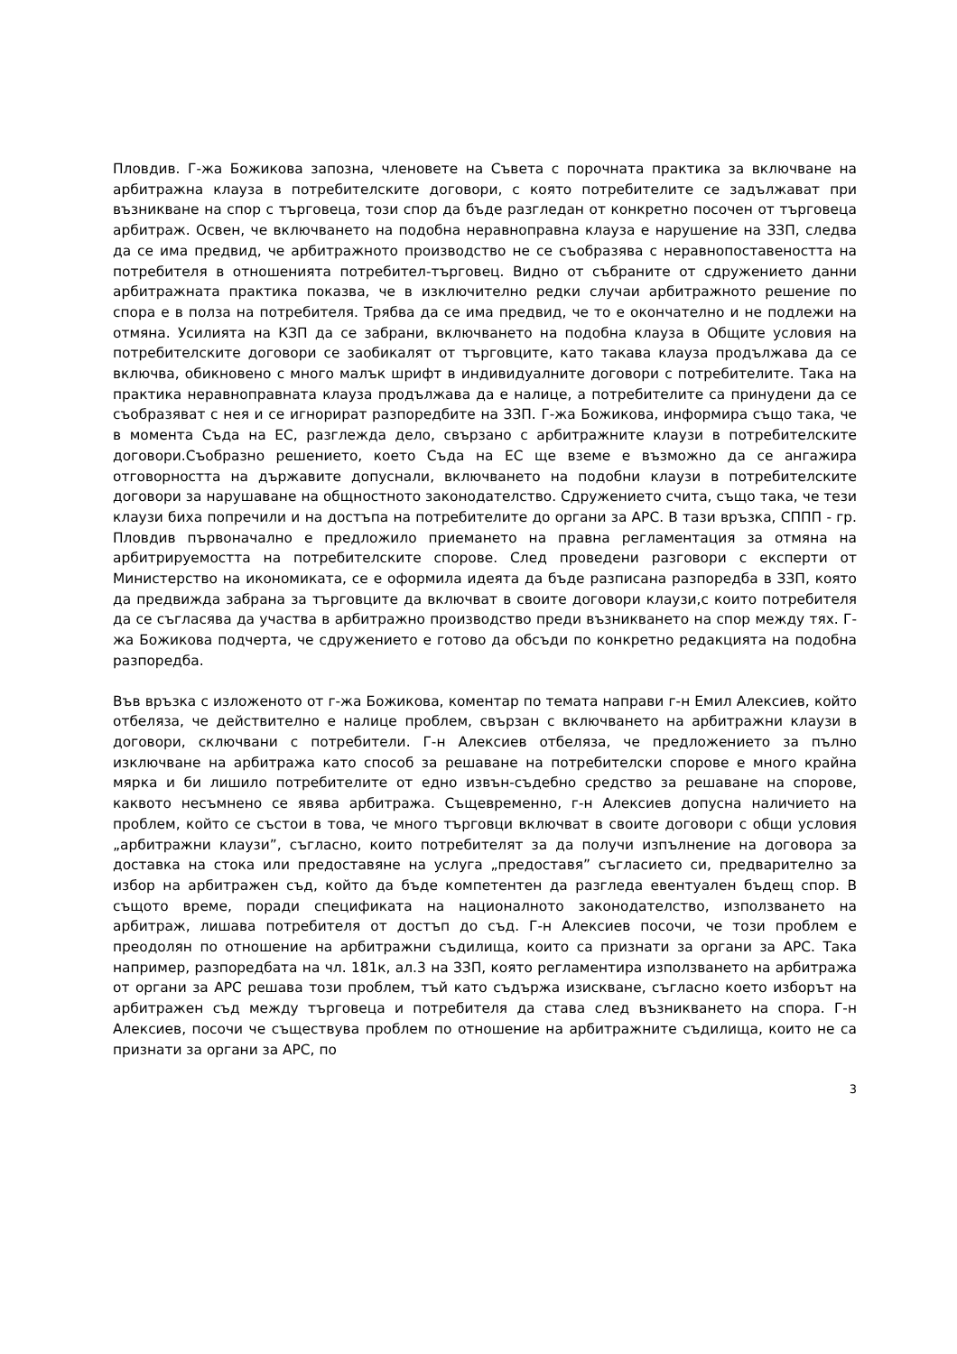Пловдив. Г-жа Божикова запозна, членовете на Съвета с порочната практика за включване на арбитражна клауза в потребителските договори, с която потребителите се задължават при възникване на спор с търговеца, този спор да бъде разгледан от конкретно посочен от търговеца арбитраж. Освен, че включването на подобна неравноправна клауза е нарушение на ЗЗП, следва да се има предвид, че арбитражното производство не се съобразява с неравнопоставеността на потребителя в отношенията потребител-търговец. Видно от събраните от сдружението данни арбитражната практика показва, че в изключително редки случаи арбитражното решение по спора е в полза на потребителя. Трябва да се има предвид, че то е окончателно и не подлежи на отмяна. Усилията на КЗП да се забрани, включването на подобна клауза в Общите условия на потребителските договори се заобикалят от търговците, като такава клауза продължава да се включва, обикновено с много малък шрифт в индивидуалните договори с потребителите. Така на практика неравноправната клауза продължава да е налице, а потребителите са принудени да се съобразяват с нея и се игнорират разпоредбите на ЗЗП. Г-жа Божикова, информира също така, че в момента Съда на ЕС, разглежда дело, свързано с арбитражните клаузи в потребителските договори.Съобразно решението, което Съда на ЕС ще вземе е възможно да се ангажира отговорността на държавите допуснали, включването на подобни клаузи в потребителските договори за нарушаване на общностното законодателство. Сдружението счита, също така, че тези клаузи биха попречили и на достъпа на потребителите до органи за АРС. В тази връзка, СППП - гр. Пловдив първоначално е предложило приемането на правна регламентация за отмяна на арбитрируемостта на потребителските спорове. След проведени разговори с експерти от Министерство на икономиката, се е оформила идеята да бъде разписана разпоредба в ЗЗП, която да предвижда забрана за търговците да включват в своите договори клаузи,с които потребителя да се съгласява да участва в арбитражно производство преди възникването на спор между тях. Г-жа Божикова подчерта, че сдружението е готово да обсъди по конкретно редакцията на подобна разпоредба.
Във връзка с изложеното от г-жа Божикова, коментар по темата направи г-н Емил Алексиев, който отбеляза, че действително е налице проблем, свързан с включването на арбитражни клаузи в договори, сключвани с потребители. Г-н Алексиев отбеляза, че предложението за пълно изключване на арбитража като способ за решаване на потребителски спорове е много крайна мярка и би лишило потребителите от едно извън-съдебно средство за решаване на спорове, каквото несъмнено се явява арбитража. Същевременно, г-н Алексиев допусна наличието на проблем, който се състои в това, че много търговци включват в своите договори с общи условия „арбитражни клаузи”, съгласно, които потребителят за да получи изпълнение на договора за доставка на стока или предоставяне на услуга „предоставя” съгласието си, предварително за избор на арбитражен съд, който да бъде компетентен да разгледа евентуален бъдещ спор. В същото време, поради спецификата на националното законодателство, използването на арбитраж, лишава потребителя от достъп до съд. Г-н Алексиев посочи, че този проблем е преодолян по отношение на арбитражни съдилища, които са признати за органи за АРС. Така например, разпоредбата на чл. 181к, ал.3 на ЗЗП, която регламентира използването на арбитража от органи за АРС решава този проблем, тъй като съдържа изискване, съгласно което изборът на арбитражен съд между търговеца и потребителя да става след възникването на спора. Г-н Алексиев, посочи че съществува проблем по отношение на арбитражните съдилища, които не са признати за органи за АРС, по
3